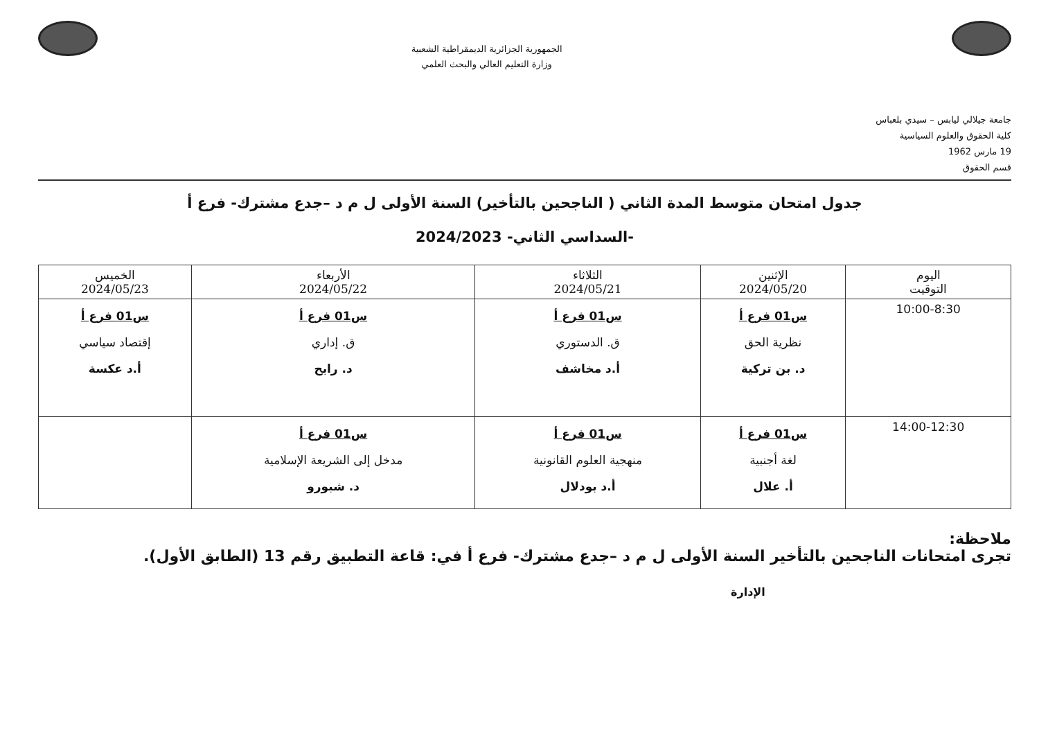جامعة جيلالي ليابس – سيدي بلعباس
كلية الحقوق والعلوم السياسية
19 مارس 1962
قسم الحقوق
الجمهورية الجزائرية الديمقراطية الشعبية
وزارة التعليم العالي والبحث العلمي
جدول امتحان متوسط المدة الثاني ( الناجحين بالتأخير) السنة الأولى ل م د –جدع مشترك- فرع أ
-السداسي الثاني- 2024/2023
| اليوم التوقيت | الإثنين 2024/05/20 | الثلاثاء 2024/05/21 | الأربعاء 2024/05/22 | الخميس 2024/05/23 |
| --- | --- | --- | --- | --- |
| 10:00-8:30 | س01 فرع أ نظرية الحق د. بن تركية | س01 فرع أ ق. الدستوري أ.د مخاشف | س01 فرع أ ق. إداري د. رابح | س01 فرع أ إقتصاد سياسي أ.د عكسة |
| 14:00-12:30 | س01 فرع أ لغة أجنبية أ. علال | س01 فرع أ منهجية العلوم القانونية أ.د بودلال | س01 فرع أ مدخل إلى الشريعة الإسلامية د. شبورو | |
ملاحظة:
تجرى امتحانات الناجحين بالتأخير السنة الأولى ل م د –جدع مشترك- فرع أ في: قاعة التطبيق رقم 13 (الطابق الأول).
الإدارة